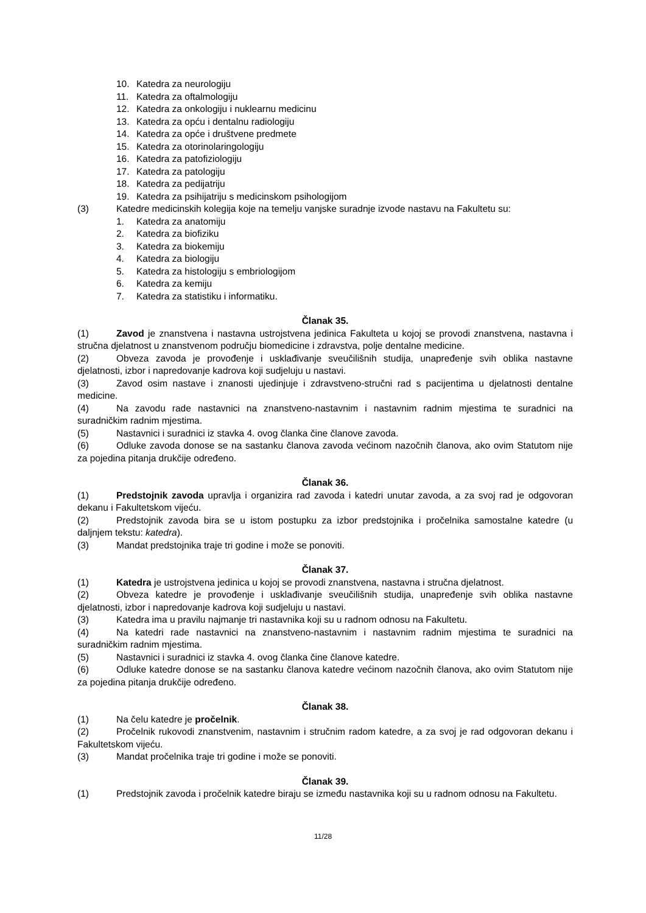10. Katedra za neurologiju
11. Katedra za oftalmologiju
12. Katedra za onkologiju i nuklearnu medicinu
13. Katedra za opću i dentalnu radiologiju
14. Katedra za opće i društvene predmete
15. Katedra za otorinolaringologiju
16. Katedra za patofiziologiju
17. Katedra za patologiju
18. Katedra za pedijatriju
19. Katedra za psihijatriju s medicinskom psihologijom
(3) Katedre medicinskih kolegija koje na temelju vanjske suradnje izvode nastavu na Fakultetu su:
1. Katedra za anatomiju
2. Katedra za biofiziku
3. Katedra za biokemiju
4. Katedra za biologiju
5. Katedra za histologiju s embriologijom
6. Katedra za kemiju
7. Katedra za statistiku i informatiku.
Članak 35.
(1) Zavod je znanstvena i nastavna ustrojstvena jedinica Fakulteta u kojoj se provodi znanstvena, nastavna i stručna djelatnost u znanstvenom području biomedicine i zdravstva, polje dentalne medicine.
(2) Obveza zavoda je provođenje i usklađivanje sveučilišnih studija, unapređenje svih oblika nastavne djelatnosti, izbor i napredovanje kadrova koji sudjeluju u nastavi.
(3) Zavod osim nastave i znanosti ujedinjuje i zdravstveno-stručni rad s pacijentima u djelatnosti dentalne medicine.
(4) Na zavodu rade nastavnici na znanstveno-nastavnim i nastavnim radnim mjestima te suradnici na suradničkim radnim mjestima.
(5) Nastavnici i suradnici iz stavka 4. ovog članka čine članove zavoda.
(6) Odluke zavoda donose se na sastanku članova zavoda većinom nazočnih članova, ako ovim Statutom nije za pojedina pitanja drukčije određeno.
Članak 36.
(1) Predstojnik zavoda upravlja i organizira rad zavoda i katedri unutar zavoda, a za svoj rad je odgovoran dekanu i Fakultetskom vijeću.
(2) Predstojnik zavoda bira se u istom postupku za izbor predstojnika i pročelnika samostalne katedre (u daljnjem tekstu: katedra).
(3) Mandat predstojnika traje tri godine i može se ponoviti.
Članak 37.
(1) Katedra je ustrojstvena jedinica u kojoj se provodi znanstvena, nastavna i stručna djelatnost.
(2) Obveza katedre je provođenje i usklađivanje sveučilišnih studija, unapređenje svih oblika nastavne djelatnosti, izbor i napredovanje kadrova koji sudjeluju u nastavi.
(3) Katedra ima u pravilu najmanje tri nastavnika koji su u radnom odnosu na Fakultetu.
(4) Na katedri rade nastavnici na znanstveno-nastavnim i nastavnim radnim mjestima te suradnici na suradničkim radnim mjestima.
(5) Nastavnici i suradnici iz stavka 4. ovog članka čine članove katedre.
(6) Odluke katedre donose se na sastanku članova katedre većinom nazočnih članova, ako ovim Statutom nije za pojedina pitanja drukčije određeno.
Članak 38.
(1) Na čelu katedre je pročelnik.
(2) Pročelnik rukovodi znanstvenim, nastavnim i stručnim radom katedre, a za svoj je rad odgovoran dekanu i Fakultetskom vijeću.
(3) Mandat pročelnika traje tri godine i može se ponoviti.
Članak 39.
(1) Predstojnik zavoda i pročelnik katedre biraju se između nastavnika koji su u radnom odnosu na Fakultetu.
11/28